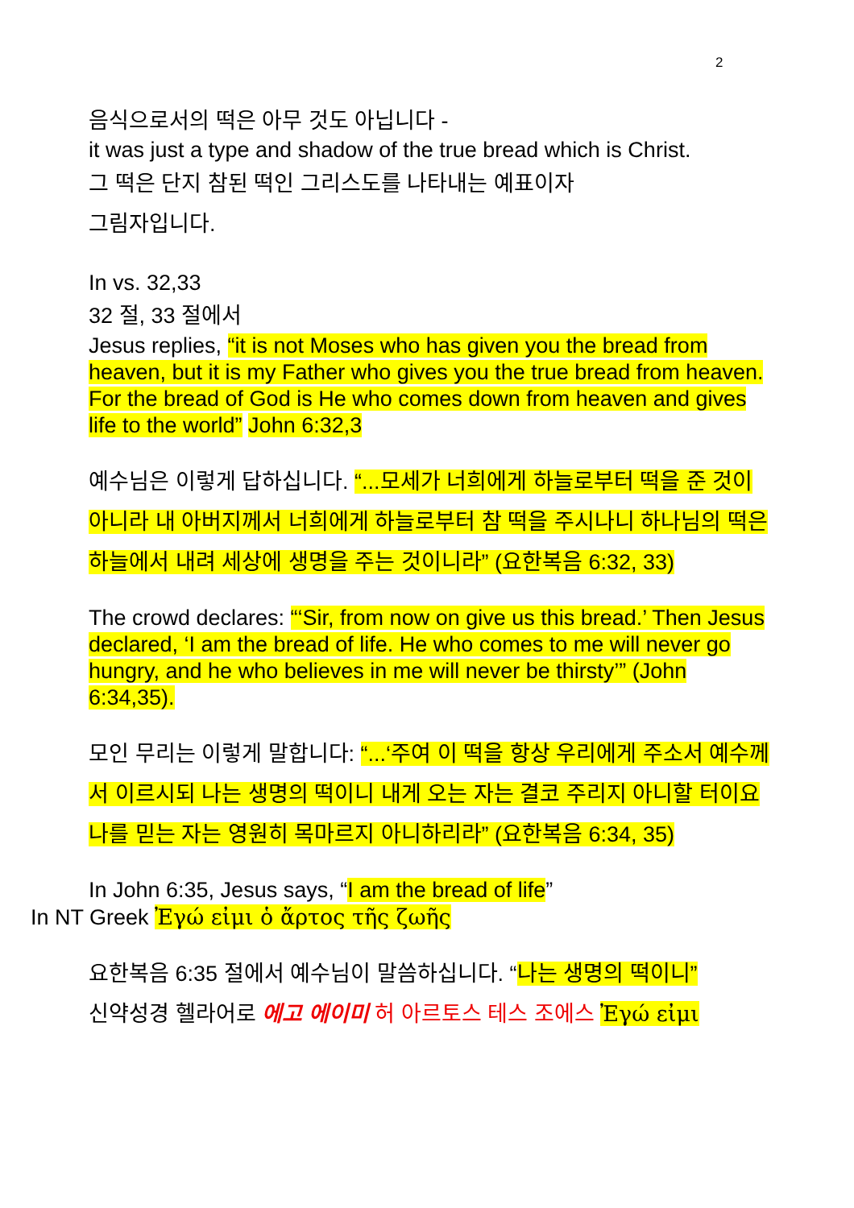2
음식으로서의 떡은 아무 것도 아닙니다 -
it was just a type and shadow of the true bread which is Christ.
그 떡은 단지 참된 떡인 그리스도를 나타내는 예표이자
그림자입니다.
In vs. 32,33
32 절, 33 절에서
Jesus replies, “it is not Moses who has given you the bread from heaven, but it is my Father who gives you the true bread from heaven. For the bread of God is He who comes down from heaven and gives life to the world” John 6:32,3
예수님은 이렇게 답하십니다. “...모세가 너희에게 하늘로부터 떡을 준 것이 아니라 내 아버지께서 너희에게 하늘로부터 참 떡을 주시나니 하나님의 떡은 하늘에서 내려 세상에 생명을 주는 것이니라” (요한복음 6:32, 33)
The crowd declares: “‘Sir, from now on give us this bread.’ Then Jesus declared, ‘I am the bread of life. He who comes to me will never go hungry, and he who believes in me will never be thirsty’” (John 6:34,35).
모인 무리는 이렇게 말합니다: “...‘주여 이 떡을 항상 우리에게 주소서 예수께서 이르시되 나는 생명의 떡이니 내게 오는 자는 결코 주리지 아니할 터이요 나를 믿는 자는 영원히 목마르지 아니하리라” (요한복음 6:34, 35)
In John 6:35, Jesus says, “I am the bread of life”
In NT Greek Ἐγώ εἰμι ὁ ἄρτος τῆς ζωῆς
요한복음 6:35 절에서 예수님이 말씀하십니다. “나는 생명의 떡이니”
신약성경 헬라어로 에고 에이미 허 아르토스 테스 조에스 Ἐγώ εἰμι